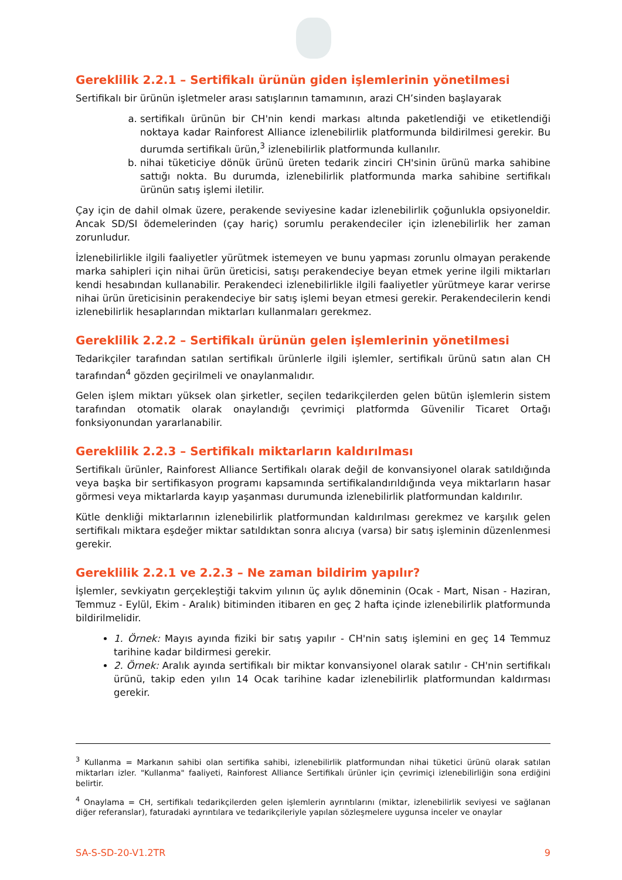Gereklilik 2.2.1 – Sertifikalı ürünün giden işlemlerinin yönetilmesi
Sertifikalı bir ürünün işletmeler arası satışlarının tamamının, arazi CH’sinden başlayarak
a. sertifikalı ürünün bir CH'nin kendi markası altında paketlendiği ve etiketlendiği noktaya kadar Rainforest Alliance izlenebilirlik platformunda bildirilmesi gerekir. Bu durumda sertifikalı ürün,<sup>3</sup> izlenebilirlik platformunda kullanılır.
b. nihai tüketiciye dönük ürünü üreten tedarik zinciri CH'sinin ürünü marka sahibine sattığı nokta. Bu durumda, izlenebilirlik platformunda marka sahibine sertifikalı ürünün satış işlemi iletilir.
Çay için de dahil olmak üzere, perakende seviyesine kadar izlenebilirlik çoğunlukla opsiyoneldir. Ancak SD/SI ödemelerinden (çay hariç) sorumlu perakendeciler için izlenebilirlik her zaman zorunludur.
İzlenebilirlikle ilgili faaliyetler yürütmek istemeyen ve bunu yapması zorunlu olmayan perakende marka sahipleri için nihai ürün üreticisi, satışı perakendeciye beyan etmek yerine ilgili miktarları kendi hesabından kullanabilir. Perakendeci izlenebilirlikle ilgili faaliyetler yürütmeye karar verirse nihai ürün üreticisinin perakendeciye bir satış işlemi beyan etmesi gerekir. Perakendecilerin kendi izlenebilirlik hesaplarından miktarları kullanmaları gerekmez.
Gereklilik 2.2.2 – Sertifikalı ürünün gelen işlemlerinin yönetilmesi
Tedarikçiler tarafından satılan sertifikalı ürünlerle ilgili işlemler, sertifikalı ürünü satın alan CH tarafından<sup>4</sup> gözden geçirilmeli ve onaylanmalıdır.
Gelen işlem miktarı yüksek olan şirketler, seçilen tedarikçilerden gelen bütün işlemlerin sistem tarafından otomatik olarak onaylandığı çevrimiçi platformda Güvenilir Ticaret Ortağı fonksiyonundan yararlanabilir.
Gereklilik 2.2.3 – Sertifikalı miktarların kaldırılması
Sertifikalı ürünler, Rainforest Alliance Sertifikalı olarak değil de konvansiyonel olarak satıldığında veya başka bir sertifikasyon programı kapsamında sertifikalandırıldığında veya miktarların hasar görmesi veya miktarlarda kayıp yaşanması durumunda izlenebilirlik platformundan kaldırılır.
Kütle denkliği miktarlarının izlenebilirlik platformundan kaldırılması gerekmez ve karşılık gelen sertifikalı miktara eşdeğer miktar satıldıktan sonra alıcıya (varsa) bir satış işleminin düzenlenmesi gerekir.
Gereklilik 2.2.1 ve 2.2.3 – Ne zaman bildirim yapılır?
İşlemler, sevkiyatın gerçekleştiği takvim yılının üç aylık döneminin (Ocak - Mart, Nisan - Haziran, Temmuz - Eylül, Ekim - Aralık) bitiminden itibaren en geç 2 hafta içinde izlenebilirlik platformunda bildirilmelidir.
1. Örnek: Mayıs ayında fiziki bir satış yapılır - CH'nin satış işlemini en geç 14 Temmuz tarihine kadar bildirmesi gerekir.
2. Örnek: Aralık ayında sertifikalı bir miktar konvansiyonel olarak satılır - CH'nin sertifikalı ürünü, takip eden yılın 14 Ocak tarihine kadar izlenebilirlik platformundan kaldırması gerekir.
<sup>3</sup> Kullanma = Markanın sahibi olan sertifika sahibi, izlenebilirlik platformundan nihai tüketici ürünü olarak satılan miktarları izler. "Kullanma" faaliyeti, Rainforest Alliance Sertifikalı ürünler için çevrimiçi izlenebilirliğin sona erdiğini belirtir.
<sup>4</sup> Onaylama = CH, sertifikalı tedarikçilerden gelen işlemlerin ayrıntılarını (miktar, izlenebilirlik seviyesi ve sağlanan diğer referanslar), faturadaki ayrıntılara ve tedarikçileriyle yapılan sözleşmelere uygunsa inceler ve onaylar
SA-S-SD-20-V1.2TR 9